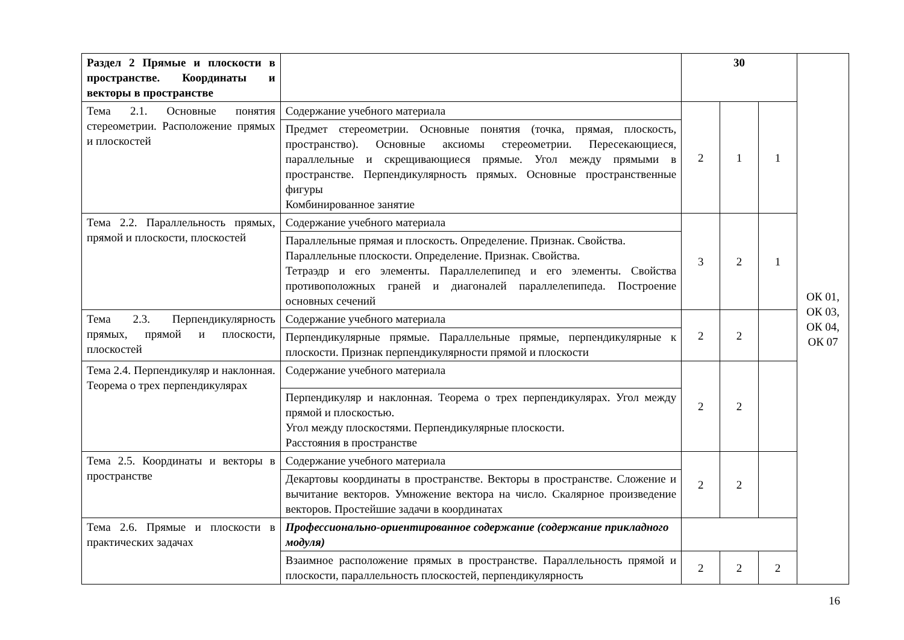| Раздел 2 Прямые и плоскости в пространстве. Координаты и векторы в пространстве | | 30 | | | ОК 01, ОК 03, ОК 04, ОК 07 |
| Тема 2.1. Основные понятия стереометрии. Расположение прямых и плоскостей | Содержание учебного материала | 2 | 1 | 1 | |
| | Предмет стереометрии. Основные понятия (точка, прямая, плоскость, пространство). Основные аксиомы стереометрии. Пересекающиеся, параллельные и скрещивающиеся прямые. Угол между прямыми в пространстве. Перпендикулярность прямых. Основные пространственные фигуры Комбинированное занятие | | | | |
| Тема 2.2. Параллельность прямых, прямой и плоскости, плоскостей | Содержание учебного материала | 3 | 2 | 1 | |
| | Параллельные прямая и плоскость. Определение. Признак. Свойства. Параллельные плоскости. Определение. Признак. Свойства. Тетраэдр и его элементы. Параллелепипед и его элементы. Свойства противоположных граней и диагоналей параллелепипеда. Построение основных сечений | | | | |
| Тема 2.3. Перпендикулярность прямых, прямой и плоскости, плоскостей | Содержание учебного материала | 2 | 2 | | |
| | Перпендикулярные прямые. Параллельные прямые, перпендикулярные к плоскости. Признак перпендикулярности прямой и плоскости | | | | |
| Тема 2.4. Перпендикуляр и наклонная. Теорема о трех перпендикулярах | Содержание учебного материала | 2 | 2 | | |
| | Перпендикуляр и наклонная. Теорема о трех перпендикулярах. Угол между прямой и плоскостью. Угол между плоскостями. Перпендикулярные плоскости. Расстояния в пространстве | | | | |
| Тема 2.5. Координаты и векторы в пространстве | Содержание учебного материала | 2 | 2 | | |
| | Декартовы координаты в пространстве. Векторы в пространстве. Сложение и вычитание векторов. Умножение вектора на число. Скалярное произведение векторов. Простейшие задачи в координатах | | | | |
| Тема 2.6. Прямые и плоскости в практических задачах | Профессионально-ориентированное содержание (содержание прикладного модуля) | | | | |
| | Взаимное расположение прямых в пространстве. Параллельность прямой и плоскости, параллельность плоскостей, перпендикулярность | 2 | 2 | 2 | |
16